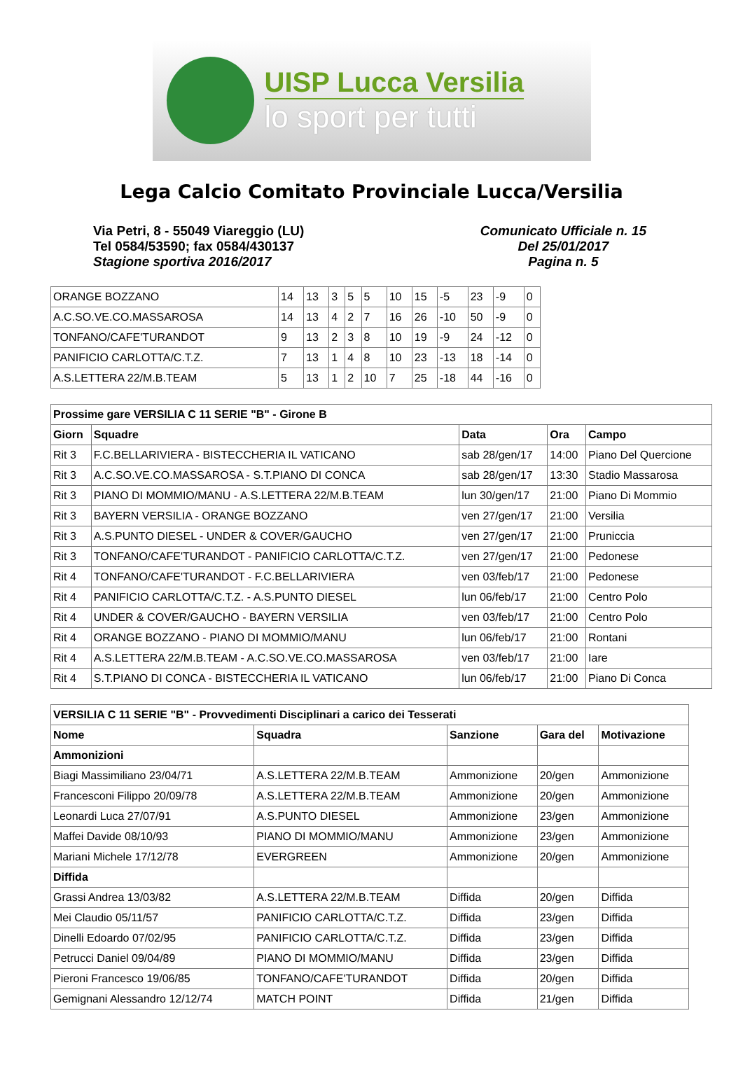UISP Lucca Versilia
lo sport per tutti
Lega Calcio Comitato Provinciale Lucca/Versilia
Via Petri, 8 - 55049 Viareggio (LU)
Tel 0584/53590; fax 0584/430137
Stagione sportiva 2016/2017
Comunicato Ufficiale n. 15
Del 25/01/2017
Pagina n. 5
| ORANGE BOZZANO | 14 | 13 | 3 | 5 | 5 | 10 | 15 | -5 | 23 | -9 | 0 |
| A.C.SO.VE.CO.MASSAROSA | 14 | 13 | 4 | 2 | 7 | 16 | 26 | -10 | 50 | -9 | 0 |
| TONFANO/CAFE'TURANDOT | 9 | 13 | 2 | 3 | 8 | 10 | 19 | -9 | 24 | -12 | 0 |
| PANIFICIO CARLOTTA/C.T.Z. | 7 | 13 | 1 | 4 | 8 | 10 | 23 | -13 | 18 | -14 | 0 |
| A.S.LETTERA 22/M.B.TEAM | 5 | 13 | 1 | 2 | 10 | 7 | 25 | -18 | 44 | -16 | 0 |
| Prossime gare VERSILIA C 11 SERIE "B" - Girone B | | | | |
| --- | --- | --- | --- | --- |
| Giorn | Squadre | Data | Ora | Campo |
| Rit 3 | F.C.BELLARIVIERA - BISTECCHERIA IL VATICANO | sab 28/gen/17 | 14:00 | Piano Del Quercione |
| Rit 3 | A.C.SO.VE.CO.MASSAROSA - S.T.PIANO DI CONCA | sab 28/gen/17 | 13:30 | Stadio Massarosa |
| Rit 3 | PIANO DI MOMMIO/MANU - A.S.LETTERA 22/M.B.TEAM | lun 30/gen/17 | 21:00 | Piano Di Mommio |
| Rit 3 | BAYERN VERSILIA - ORANGE BOZZANO | ven 27/gen/17 | 21:00 | Versilia |
| Rit 3 | A.S.PUNTO DIESEL - UNDER & COVER/GAUCHO | ven 27/gen/17 | 21:00 | Pruniccia |
| Rit 3 | TONFANO/CAFE'TURANDOT - PANIFICIO CARLOTTA/C.T.Z. | ven 27/gen/17 | 21:00 | Pedonese |
| Rit 4 | TONFANO/CAFE'TURANDOT - F.C.BELLARIVIERA | ven 03/feb/17 | 21:00 | Pedonese |
| Rit 4 | PANIFICIO CARLOTTA/C.T.Z. - A.S.PUNTO DIESEL | lun 06/feb/17 | 21:00 | Centro Polo |
| Rit 4 | UNDER & COVER/GAUCHO - BAYERN VERSILIA | ven 03/feb/17 | 21:00 | Centro Polo |
| Rit 4 | ORANGE BOZZANO - PIANO DI MOMMIO/MANU | lun 06/feb/17 | 21:00 | Rontani |
| Rit 4 | A.S.LETTERA 22/M.B.TEAM - A.C.SO.VE.CO.MASSAROSA | ven 03/feb/17 | 21:00 | Iare |
| Rit 4 | S.T.PIANO DI CONCA - BISTECCHERIA IL VATICANO | lun 06/feb/17 | 21:00 | Piano Di Conca |
| VERSILIA C 11 SERIE "B" - Provvedimenti Disciplinari a carico dei Tesserati | | | | |
| --- | --- | --- | --- | --- |
| Nome | Squadra | Sanzione | Gara del | Motivazione |
| Ammonizioni | | | | |
| Biagi Massimiliano 23/04/71 | A.S.LETTERA 22/M.B.TEAM | Ammonizione | 20/gen | Ammonizione |
| Francesconi Filippo 20/09/78 | A.S.LETTERA 22/M.B.TEAM | Ammonizione | 20/gen | Ammonizione |
| Leonardi Luca 27/07/91 | A.S.PUNTO DIESEL | Ammonizione | 23/gen | Ammonizione |
| Maffei Davide 08/10/93 | PIANO DI MOMMIO/MANU | Ammonizione | 23/gen | Ammonizione |
| Mariani Michele 17/12/78 | EVERGREEN | Ammonizione | 20/gen | Ammonizione |
| Diffida | | | | |
| Grassi Andrea 13/03/82 | A.S.LETTERA 22/M.B.TEAM | Diffida | 20/gen | Diffida |
| Mei Claudio 05/11/57 | PANIFICIO CARLOTTA/C.T.Z. | Diffida | 23/gen | Diffida |
| Dinelli Edoardo 07/02/95 | PANIFICIO CARLOTTA/C.T.Z. | Diffida | 23/gen | Diffida |
| Petrucci Daniel 09/04/89 | PIANO DI MOMMIO/MANU | Diffida | 23/gen | Diffida |
| Pieroni Francesco 19/06/85 | TONFANO/CAFE'TURANDOT | Diffida | 20/gen | Diffida |
| Gemignani Alessandro 12/12/74 | MATCH POINT | Diffida | 21/gen | Diffida |